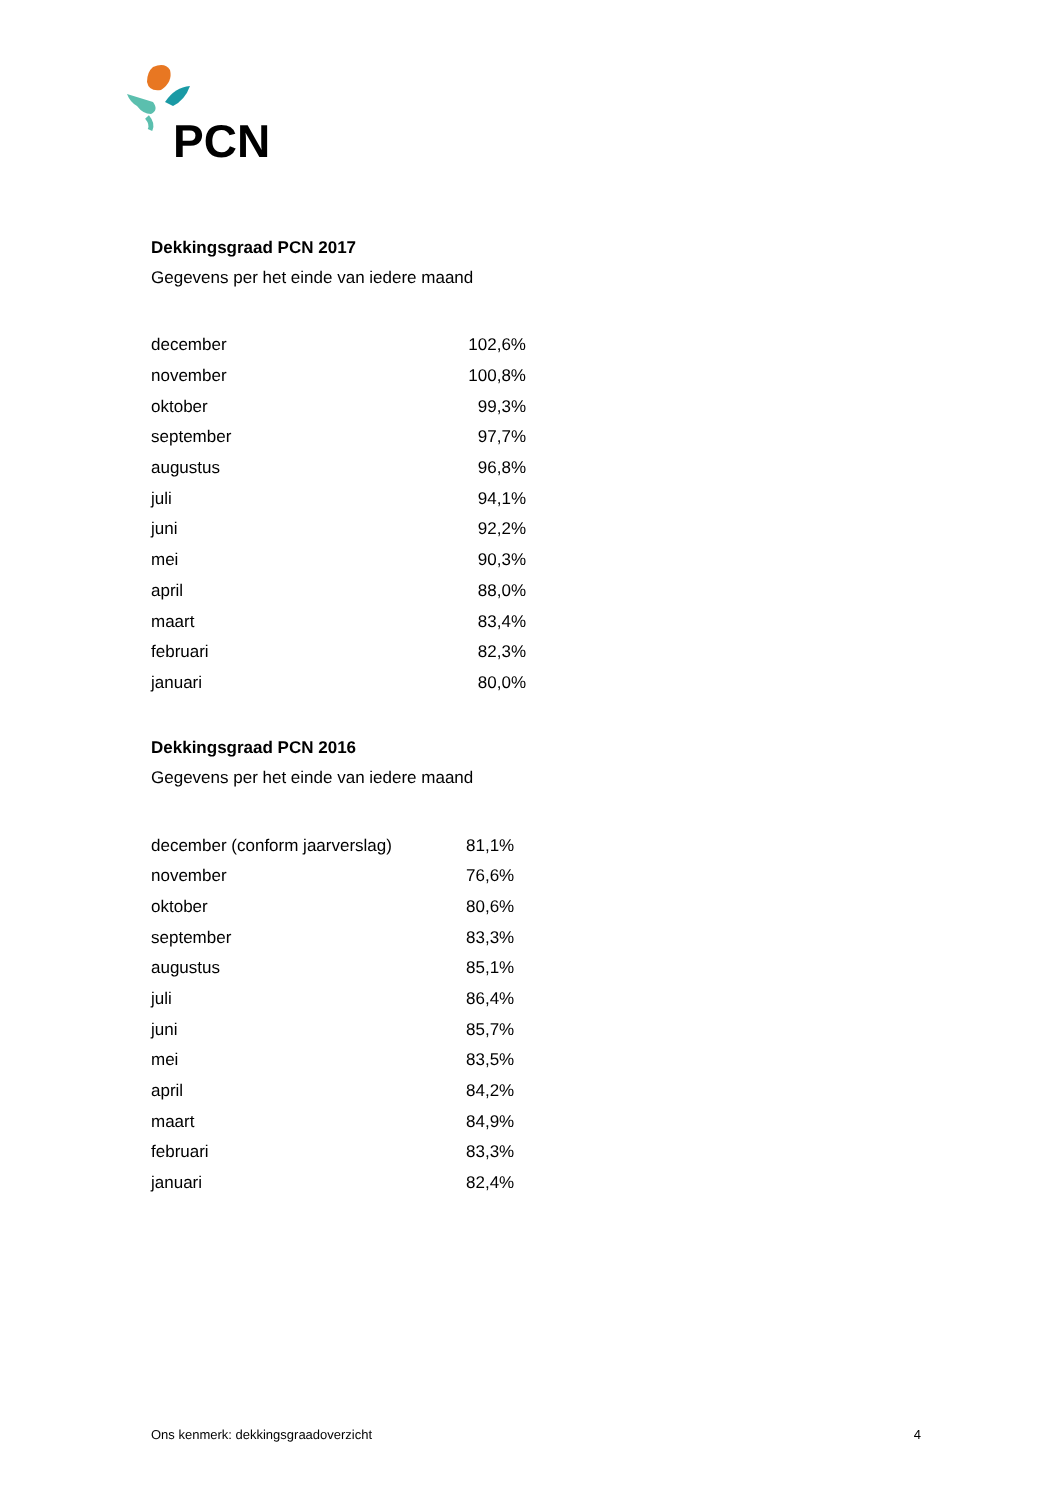PCN
Dekkingsgraad PCN 2017
Gegevens per het einde van iedere maand
| december | 102,6% |
| november | 100,8% |
| oktober | 99,3% |
| september | 97,7% |
| augustus | 96,8% |
| juli | 94,1% |
| juni | 92,2% |
| mei | 90,3% |
| april | 88,0% |
| maart | 83,4% |
| februari | 82,3% |
| januari | 80,0% |
Dekkingsgraad PCN 2016
Gegevens per het einde van iedere maand
| december (conform jaarverslag) | 81,1% |
| november | 76,6% |
| oktober | 80,6% |
| september | 83,3% |
| augustus | 85,1% |
| juli | 86,4% |
| juni | 85,7% |
| mei | 83,5% |
| april | 84,2% |
| maart | 84,9% |
| februari | 83,3% |
| januari | 82,4% |
Ons kenmerk: dekkingsgraadoverzicht 4